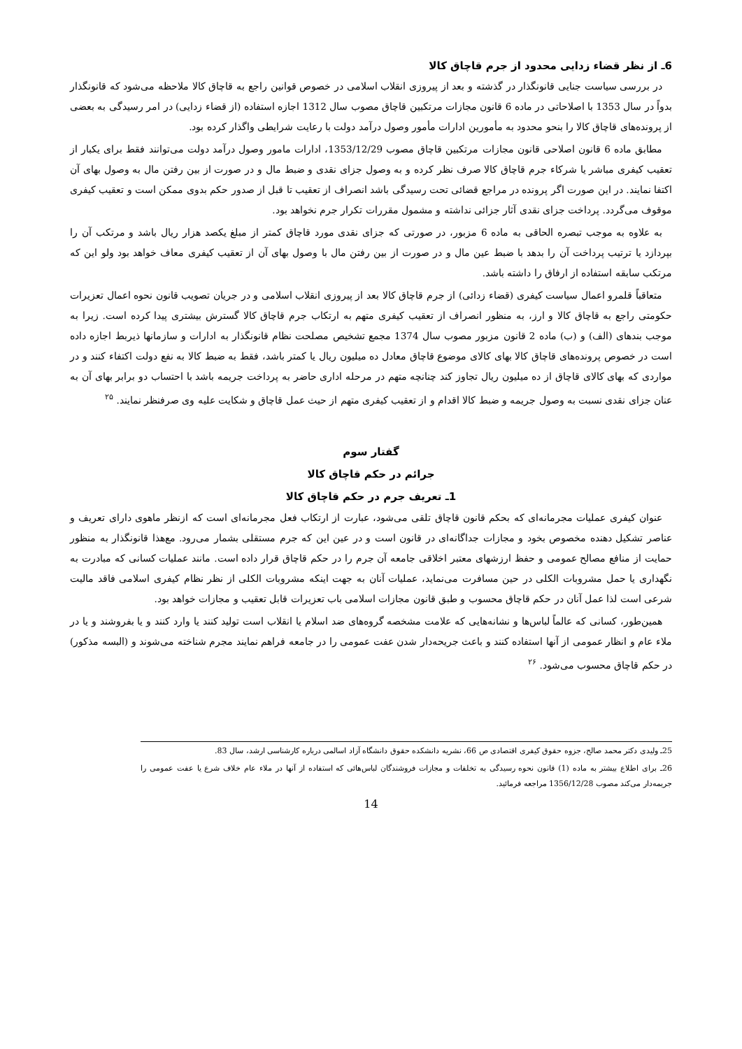6ـ از نظر قضاء زدایی محدود از جرم قاچاق کالا
در بررسی سیاست جنایی قانونگذار در گذشته و بعد از پیروزی انقلاب اسلامی در خصوص قوانین راجع به قاچاق کالا ملاحظه می‌شود که قانونگذار بدواً در سال 1353 با اصلاحاتی در ماده 6 قانون مجازات مرتکبین قاچاق مصوب سال 1312 اجازه استفاده (از قضاء زدایی) در امر رسیدگی به بعضی از پرونده‌های قاچاق کالا را بنحو محدود به مأمورین ادارات مأمور وصول درآمد دولت با رعایت شرایطی واگذار کرده بود.
مطابق ماده 6 قانون اصلاحی قانون مجازات مرتکبین قاچاق مصوب 1353/12/29، ادارات مامور وصول درآمد دولت می‌توانند فقط برای یکبار از تعقیب کیفری مباشر یا شرکاء جرم قاچاق کالا صرف نظر کرده و به وصول جزای نقدی و ضبط مال و در صورت از بین رفتن مال به وصول بهای آن اکتفا نمایند. در این صورت اگر پرونده در مراجع قضائی تحت رسیدگی باشد انصراف از تعقیب تا قبل از صدور حکم بدوی ممکن است و تعقیب کیفری موقوف می‌گردد. پرداخت جزای نقدی آثار جزائی نداشته و مشمول مقررات تکرار جرم نخواهد بود.
به علاوه به موجب تبصره الحاقی به ماده 6 مزبور، در صورتی که جزای نقدی مورد قاچاق کمتر از مبلغ یکصد هزار ریال باشد و مرتکب آن را بپردازد یا ترتیب پرداخت آن را بدهد با ضبط عین مال و در صورت از بین رفتن مال با وصول بهای آن از تعقیب کیفری معاف خواهد بود ولو این که مرتکب سابقه استفاده از ارفاق را داشته باشد.
متعاقباً قلمرو اعمال سیاست کیفری (قضاء زدائی) از جرم قاچاق کالا بعد از پیروزی انقلاب اسلامی و در جریان تصویب قانون نحوه اعمال تعزیرات حکومتی راجع به قاچاق کالا و ارز، به منظور انصراف از تعقیب کیفری متهم به ارتکاب جرم قاچاق کالا گسترش بیشتری پیدا کرده است. زیرا به موجب بندهای (الف) و (ب) ماده 2 قانون مزبور مصوب سال 1374 مجمع تشخیص مصلحت نظام قانونگذار به ادارات و سازمانها ذیربط اجازه داده است در خصوص پرونده‌های قاچاق کالا بهای کالای موضوع قاچاق معادل ده میلیون ریال یا کمتر باشد، فقط به ضبط کالا به نفع دولت اکتفاء کنند و در مواردی که بهای کالای قاچاق از ده میلیون ریال تجاوز کند چنانچه متهم در مرحله اداری حاضر به پرداخت جریمه باشد با احتساب دو برابر بهای آن به عنان جزای نقدی نسبت به وصول جریمه و ضبط کالا اقدام و از تعقیب کیفری متهم از حیث عمل قاچاق و شکایت علیه وی صرفنظر نمایند. <sup>۲۵</sup>
گفتار سوم
جرائم در حکم قاچاق کالا
1ـ تعریف جرم در حکم قاچاق کالا
عنوان کیفری عملیات مجرمانه‌ای که بحکم قانون قاچاق تلقی می‌شود، عبارت از ارتکاب فعل مجرمانه‌ای است که ازنظر ماهوی دارای تعریف و عناصر تشکیل دهنده مخصوص بخود و مجازات جداگانه‌ای در قانون است و در عین این که جرم مستقلی بشمار می‌رود. مع‌هذا قانونگذار به منظور حمایت از منافع مصالح عمومی و حفظ ارزشهای معتبر اخلاقی جامعه آن جرم را در حکم قاچاق قرار داده است. مانند عملیات کسانی که مبادرت به نگهداری یا حمل مشروبات الکلی در حین مسافرت می‌نماید، عملیات آنان به جهت اینکه مشروبات الکلی از نظر نظام کیفری اسلامی فاقد مالیت شرعی است لذا عمل آنان در حکم قاچاق محسوب و طبق قانون مجازات اسلامی باب تعزیرات قابل تعقیب و مجازات خواهد بود.
همین‌طور، کسانی که عالماً لباس‌ها و نشانه‌هایی که علامت مشخصه گروه‌های ضد اسلام یا انقلاب است تولید کنند یا وارد کنند و یا بفروشند و یا در ملاء عام و انظار عمومی از آنها استفاده کنند و باعث جریحه‌دار شدن عفت عمومی را در جامعه فراهم نمایند مجرم شناخته می‌شوند و (البسه مذکور) در حکم قاچاق محسوب می‌شود. <sup>۲۶</sup>
25ـ ولیدی دکتر محمد صالح، جزوه حقوق کیفری اقتصادی ص 66، نشریه دانشکده حقوق دانشگاه آزاد اسالمی درباره کارشناسی ارشد، سال 83.
26ـ برای اطلاع بیشتر به ماده (1) قانون نحوه رسیدگی به تخلفات و مجازات فروشندگان لباس‌هائی که استفاده از آنها در ملاء عام خلاف شرع یا عفت عمومی را جریمه‌دار می‌کند مصوب 1356/12/28 مراجعه فرمائید.
14